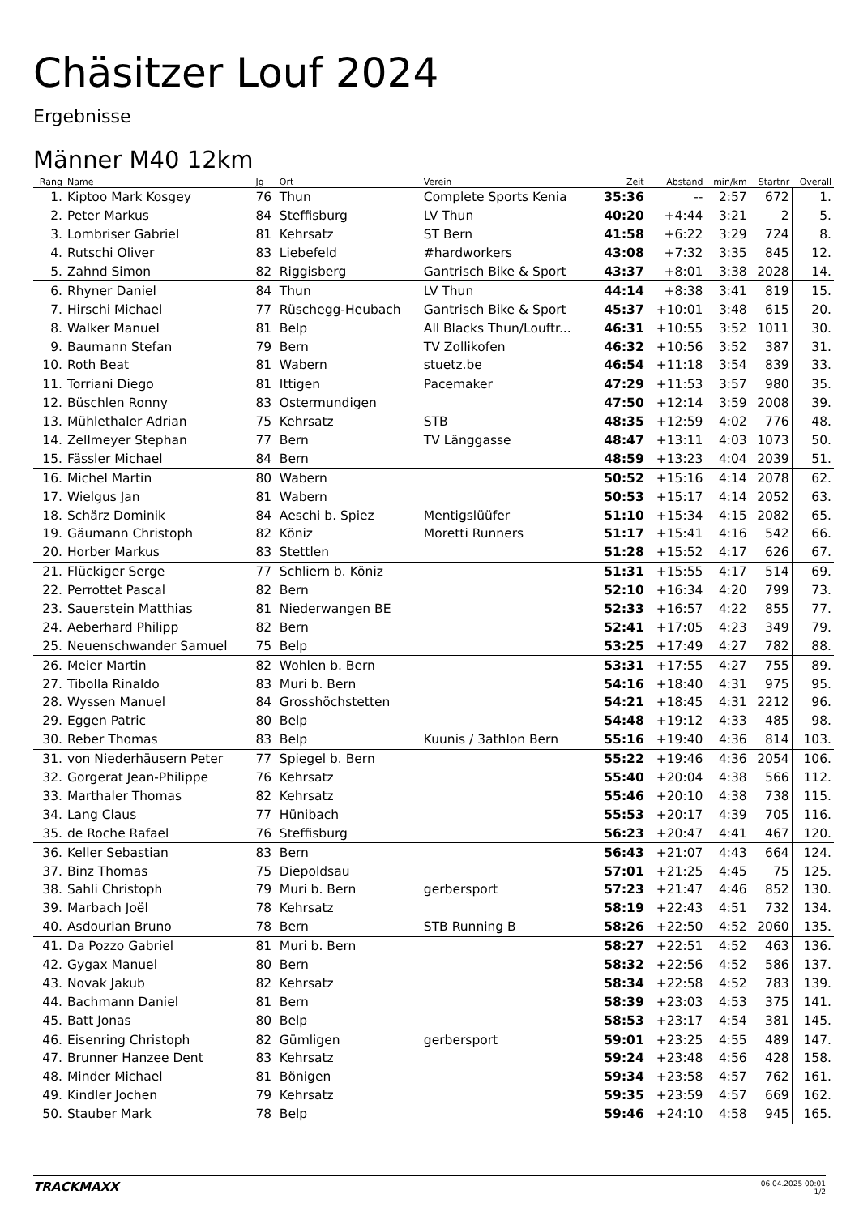Chäsitzer Louf 2024
Ergebnisse
Männer M40 12km
| Rang | Name | Jg | Ort | Verein | Zeit | Abstand | min/km | Startnr | Overall |
| --- | --- | --- | --- | --- | --- | --- | --- | --- | --- |
| 1. | Kiptoo Mark Kosgey | 76 | Thun | Complete Sports Kenia | 35:36 | -- | 2:57 | 672 | 1. |
| 2. | Peter Markus | 84 | Steffisburg | LV Thun | 40:20 | +4:44 | 3:21 | 2 | 5. |
| 3. | Lombriser Gabriel | 81 | Kehrsatz | ST Bern | 41:58 | +6:22 | 3:29 | 724 | 8. |
| 4. | Rutschi Oliver | 83 | Liebefeld | #hardworkers | 43:08 | +7:32 | 3:35 | 845 | 12. |
| 5. | Zahnd Simon | 82 | Riggisberg | Gantrisch Bike & Sport | 43:37 | +8:01 | 3:38 | 2028 | 14. |
| 6. | Rhyner Daniel | 84 | Thun | LV Thun | 44:14 | +8:38 | 3:41 | 819 | 15. |
| 7. | Hirschi Michael | 77 | Rüschegg-Heubach | Gantrisch Bike & Sport | 45:37 | +10:01 | 3:48 | 615 | 20. |
| 8. | Walker Manuel | 81 | Belp | All Blacks Thun/Louftr... | 46:31 | +10:55 | 3:52 | 1011 | 30. |
| 9. | Baumann Stefan | 79 | Bern | TV Zollikofen | 46:32 | +10:56 | 3:52 | 387 | 31. |
| 10. | Roth Beat | 81 | Wabern | stuetz.be | 46:54 | +11:18 | 3:54 | 839 | 33. |
| 11. | Torriani Diego | 81 | Ittigen | Pacemaker | 47:29 | +11:53 | 3:57 | 980 | 35. |
| 12. | Büschlen Ronny | 83 | Ostermundigen | | 47:50 | +12:14 | 3:59 | 2008 | 39. |
| 13. | Mühlethaler Adrian | 75 | Kehrsatz | STB | 48:35 | +12:59 | 4:02 | 776 | 48. |
| 14. | Zellmeyer Stephan | 77 | Bern | TV Länggasse | 48:47 | +13:11 | 4:03 | 1073 | 50. |
| 15. | Fässler Michael | 84 | Bern | | 48:59 | +13:23 | 4:04 | 2039 | 51. |
| 16. | Michel Martin | 80 | Wabern | | 50:52 | +15:16 | 4:14 | 2078 | 62. |
| 17. | Wielgus Jan | 81 | Wabern | | 50:53 | +15:17 | 4:14 | 2052 | 63. |
| 18. | Schärz Dominik | 84 | Aeschi b. Spiez | Mentigslüüfer | 51:10 | +15:34 | 4:15 | 2082 | 65. |
| 19. | Gäumann Christoph | 82 | Köniz | Moretti Runners | 51:17 | +15:41 | 4:16 | 542 | 66. |
| 20. | Horber Markus | 83 | Stettlen | | 51:28 | +15:52 | 4:17 | 626 | 67. |
| 21. | Flückiger Serge | 77 | Schliern b. Köniz | | 51:31 | +15:55 | 4:17 | 514 | 69. |
| 22. | Perrottet Pascal | 82 | Bern | | 52:10 | +16:34 | 4:20 | 799 | 73. |
| 23. | Sauerstein Matthias | 81 | Niederwangen BE | | 52:33 | +16:57 | 4:22 | 855 | 77. |
| 24. | Aeberhard Philipp | 82 | Bern | | 52:41 | +17:05 | 4:23 | 349 | 79. |
| 25. | Neuenschwander Samuel | 75 | Belp | | 53:25 | +17:49 | 4:27 | 782 | 88. |
| 26. | Meier Martin | 82 | Wohlen b. Bern | | 53:31 | +17:55 | 4:27 | 755 | 89. |
| 27. | Tibolla Rinaldo | 83 | Muri b. Bern | | 54:16 | +18:40 | 4:31 | 975 | 95. |
| 28. | Wyssen Manuel | 84 | Grosshöchstetten | | 54:21 | +18:45 | 4:31 | 2212 | 96. |
| 29. | Eggen Patric | 80 | Belp | | 54:48 | +19:12 | 4:33 | 485 | 98. |
| 30. | Reber Thomas | 83 | Belp | Kuunis / 3athlon Bern | 55:16 | +19:40 | 4:36 | 814 | 103. |
| 31. | von Niederhäusern Peter | 77 | Spiegel b. Bern | | 55:22 | +19:46 | 4:36 | 2054 | 106. |
| 32. | Gorgerat Jean-Philippe | 76 | Kehrsatz | | 55:40 | +20:04 | 4:38 | 566 | 112. |
| 33. | Marthaler Thomas | 82 | Kehrsatz | | 55:46 | +20:10 | 4:38 | 738 | 115. |
| 34. | Lang Claus | 77 | Hünibach | | 55:53 | +20:17 | 4:39 | 705 | 116. |
| 35. | de Roche Rafael | 76 | Steffisburg | | 56:23 | +20:47 | 4:41 | 467 | 120. |
| 36. | Keller Sebastian | 83 | Bern | | 56:43 | +21:07 | 4:43 | 664 | 124. |
| 37. | Binz Thomas | 75 | Diepoldsau | | 57:01 | +21:25 | 4:45 | 75 | 125. |
| 38. | Sahli Christoph | 79 | Muri b. Bern | gerbersport | 57:23 | +21:47 | 4:46 | 852 | 130. |
| 39. | Marbach Joël | 78 | Kehrsatz | | 58:19 | +22:43 | 4:51 | 732 | 134. |
| 40. | Asdourian Bruno | 78 | Bern | STB Running B | 58:26 | +22:50 | 4:52 | 2060 | 135. |
| 41. | Da Pozzo Gabriel | 81 | Muri b. Bern | | 58:27 | +22:51 | 4:52 | 463 | 136. |
| 42. | Gygax Manuel | 80 | Bern | | 58:32 | +22:56 | 4:52 | 586 | 137. |
| 43. | Novak Jakub | 82 | Kehrsatz | | 58:34 | +22:58 | 4:52 | 783 | 139. |
| 44. | Bachmann Daniel | 81 | Bern | | 58:39 | +23:03 | 4:53 | 375 | 141. |
| 45. | Batt Jonas | 80 | Belp | | 58:53 | +23:17 | 4:54 | 381 | 145. |
| 46. | Eisenring Christoph | 82 | Gümligen | gerbersport | 59:01 | +23:25 | 4:55 | 489 | 147. |
| 47. | Brunner Hanzee Dent | 83 | Kehrsatz | | 59:24 | +23:48 | 4:56 | 428 | 158. |
| 48. | Minder Michael | 81 | Bönigen | | 59:34 | +23:58 | 4:57 | 762 | 161. |
| 49. | Kindler Jochen | 79 | Kehrsatz | | 59:35 | +23:59 | 4:57 | 669 | 162. |
| 50. | Stauber Mark | 78 | Belp | | 59:46 | +24:10 | 4:58 | 945 | 165. |
TRACKMAXX
06.04.2025 00:01
1/2